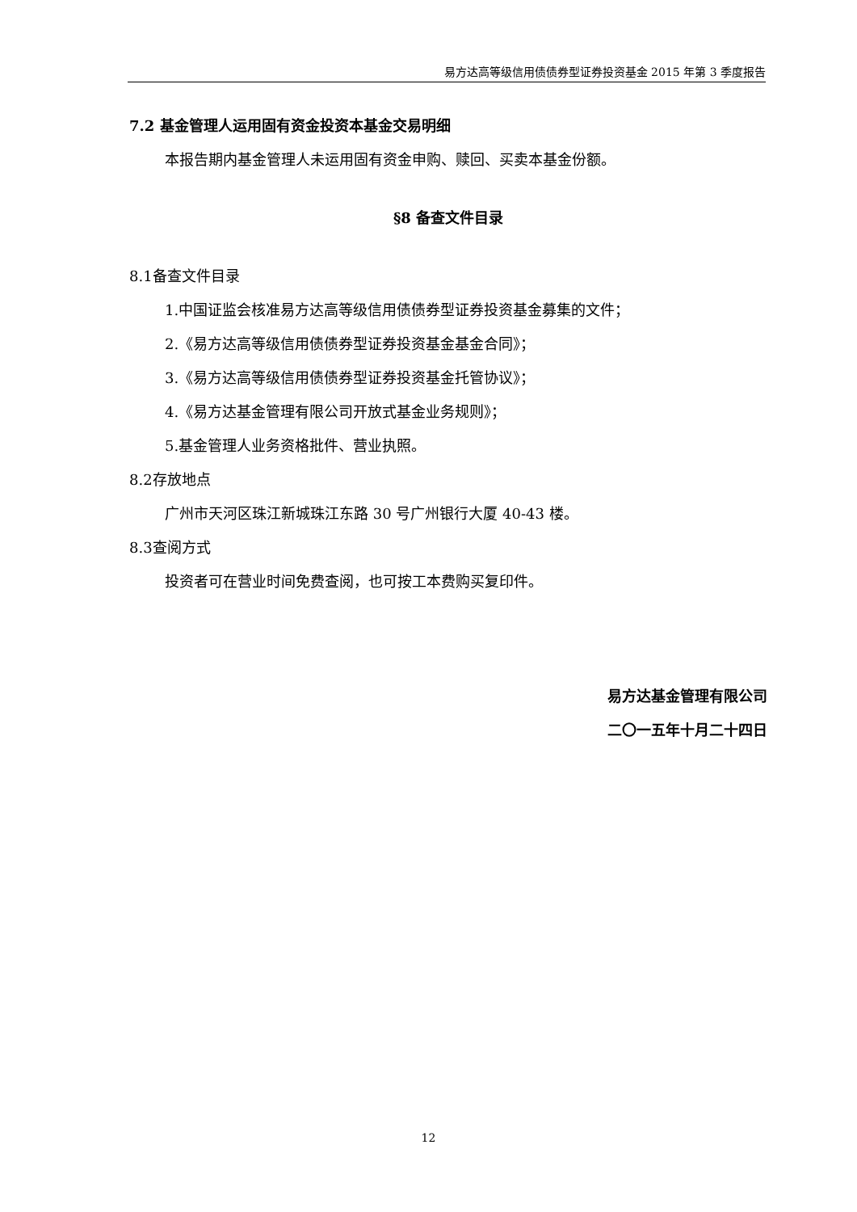易方达高等级信用债债券型证券投资基金 2015 年第 3 季度报告
7.2 基金管理人运用固有资金投资本基金交易明细
本报告期内基金管理人未运用固有资金申购、赎回、买卖本基金份额。
§8 备查文件目录
8.1备查文件目录
1.中国证监会核准易方达高等级信用债债券型证券投资基金募集的文件；
2.《易方达高等级信用债债券型证券投资基金基金合同》；
3.《易方达高等级信用债债券型证券投资基金托管协议》；
4.《易方达基金管理有限公司开放式基金业务规则》；
5.基金管理人业务资格批件、营业执照。
8.2存放地点
广州市天河区珠江新城珠江东路 30 号广州银行大厦 40-43 楼。
8.3查阅方式
投资者可在营业时间免费查阅，也可按工本费购买复印件。
易方达基金管理有限公司
二〇一五年十月二十四日
12